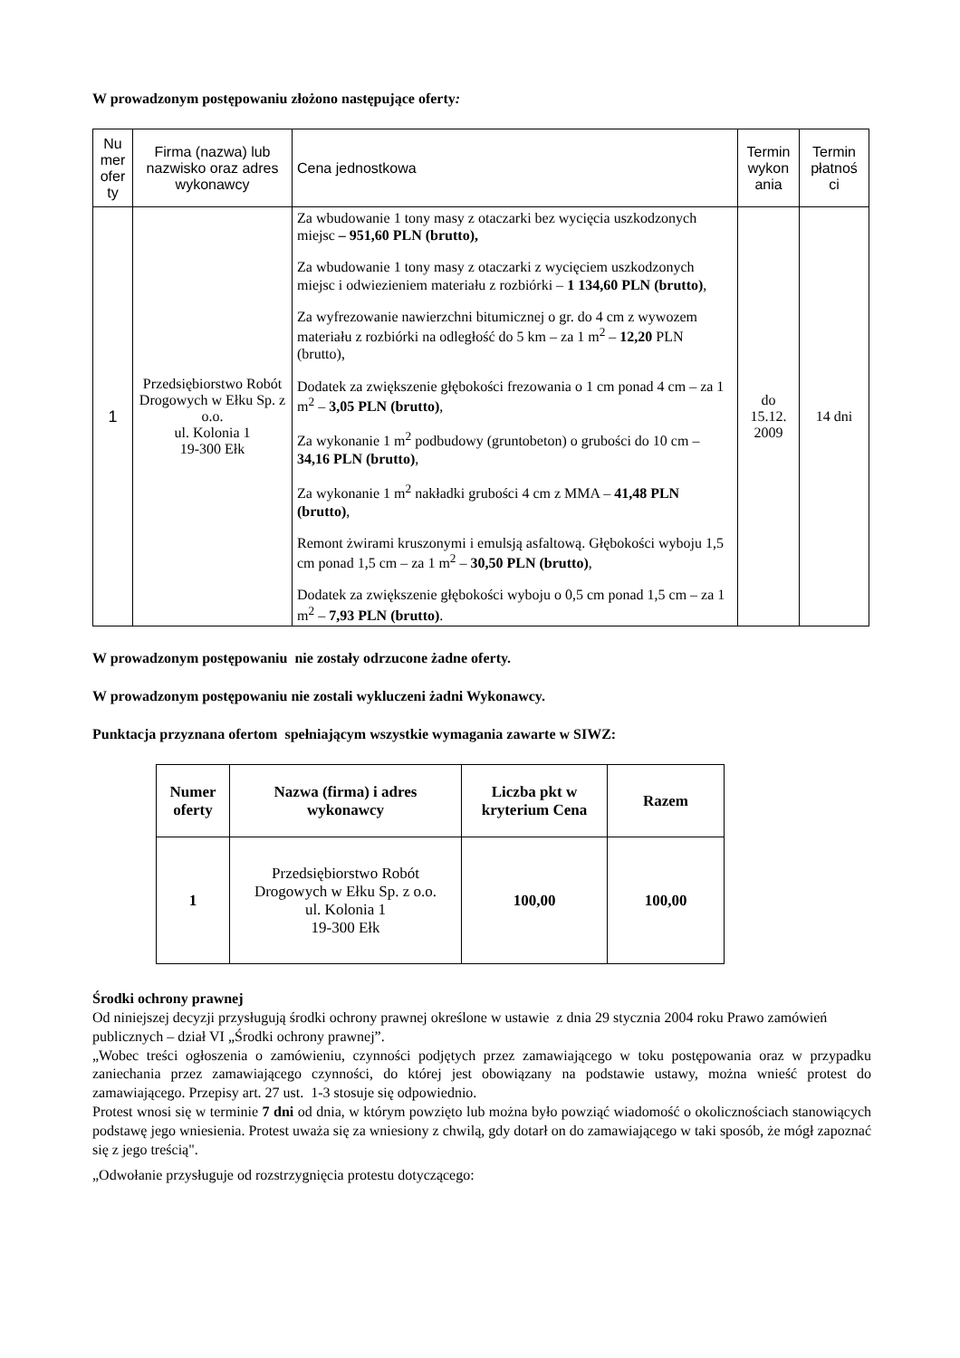W prowadzonym postępowaniu złożono następujące oferty:
| Nu mer ofer ty | Firma (nazwa) lub nazwisko oraz adres wykonawcy | Cena jednostkowa | Termin wykon ania | Termin płatnoś ci |
| --- | --- | --- | --- | --- |
| 1 | Przedsiębiorstwo Robót Drogowych w Ełku Sp. z o.o. ul. Kolonia 1 19-300 Ełk | Za wbudowanie 1 tony masy z otaczarki bez wycięcia uszkodzonych miejsc – 951,60 PLN (brutto), Za wbudowanie 1 tony masy z otaczarki z wycięciem uszkodzonych miejsc i odwiezieniem materiału z rozbiórki – 1 134,60 PLN (brutto) , Za wyfrezowanie nawierzchni bitumicznej o gr. do 4 cm z wywozem materiału z rozbiórki na odległość do 5 km – za 1 m<sup>2</sup> – 12,20 PLN (brutto), Dodatek za zwiększenie głębokości frezowania o 1 cm ponad 4 cm – za 1 m<sup>2</sup> – 3,05 PLN (brutto) , Za wykonanie 1 m<sup>2</sup> podbudowy (gruntobeton) o grubości do 10 cm – 34,16 PLN (brutto) , Za wykonanie 1 m<sup>2</sup> nakładki grubości 4 cm z MMA – 41,48 PLN (brutto) , Remont żwirami kruszonymi i emulsją asfaltową. Głębokości wyboju 1,5 cm ponad 1,5 cm – za 1 m<sup>2</sup> – 30,50 PLN (brutto) , Dodatek za zwiększenie głębokości wyboju o 0,5 cm ponad 1,5 cm – za 1 m<sup>2</sup> – 7,93 PLN (brutto) . | do 15.12. 2009 | 14 dni |
W prowadzonym postępowaniu nie zostały odrzucone żadne oferty.
W prowadzonym postępowaniu nie zostali wykluczeni żadni Wykonawcy.
Punktacja przyznana ofertom spełniającym wszystkie wymagania zawarte w SIWZ:
| Numer oferty | Nazwa (firma) i adres wykonawcy | Liczba pkt w kryterium Cena | Razem |
| --- | --- | --- | --- |
| 1 | Przedsiębiorstwo Robót Drogowych w Ełku Sp. z o.o. ul. Kolonia 1 19-300 Ełk | 100,00 | 100,00 |
Środki ochrony prawnej
Od niniejszej decyzji przysługują środki ochrony prawnej określone w ustawie z dnia 29 stycznia 2004 roku Prawo zamówień publicznych – dział VI „Środki ochrony prawnej”.
„Wobec treści ogłoszenia o zamówieniu, czynności podjętych przez zamawiającego w toku postępowania oraz w przypadku zaniechania przez zamawiającego czynności, do której jest obowiązany na podstawie ustawy, można wnieść protest do zamawiającego. Przepisy art. 27 ust. 1-3 stosuje się odpowiednio.
Protest wnosi się w terminie 7 dni od dnia, w którym powzięto lub można było powziąć wiadomość o okolicznościach stanowiących podstawę jego wniesienia. Protest uważa się za wniesiony z chwilą, gdy dotarł on do zamawiającego w taki sposób, że mógł zapoznać się z jego treścią".
„Odwołanie przysługuje od rozstrzygnięcia protestu dotyczącego: